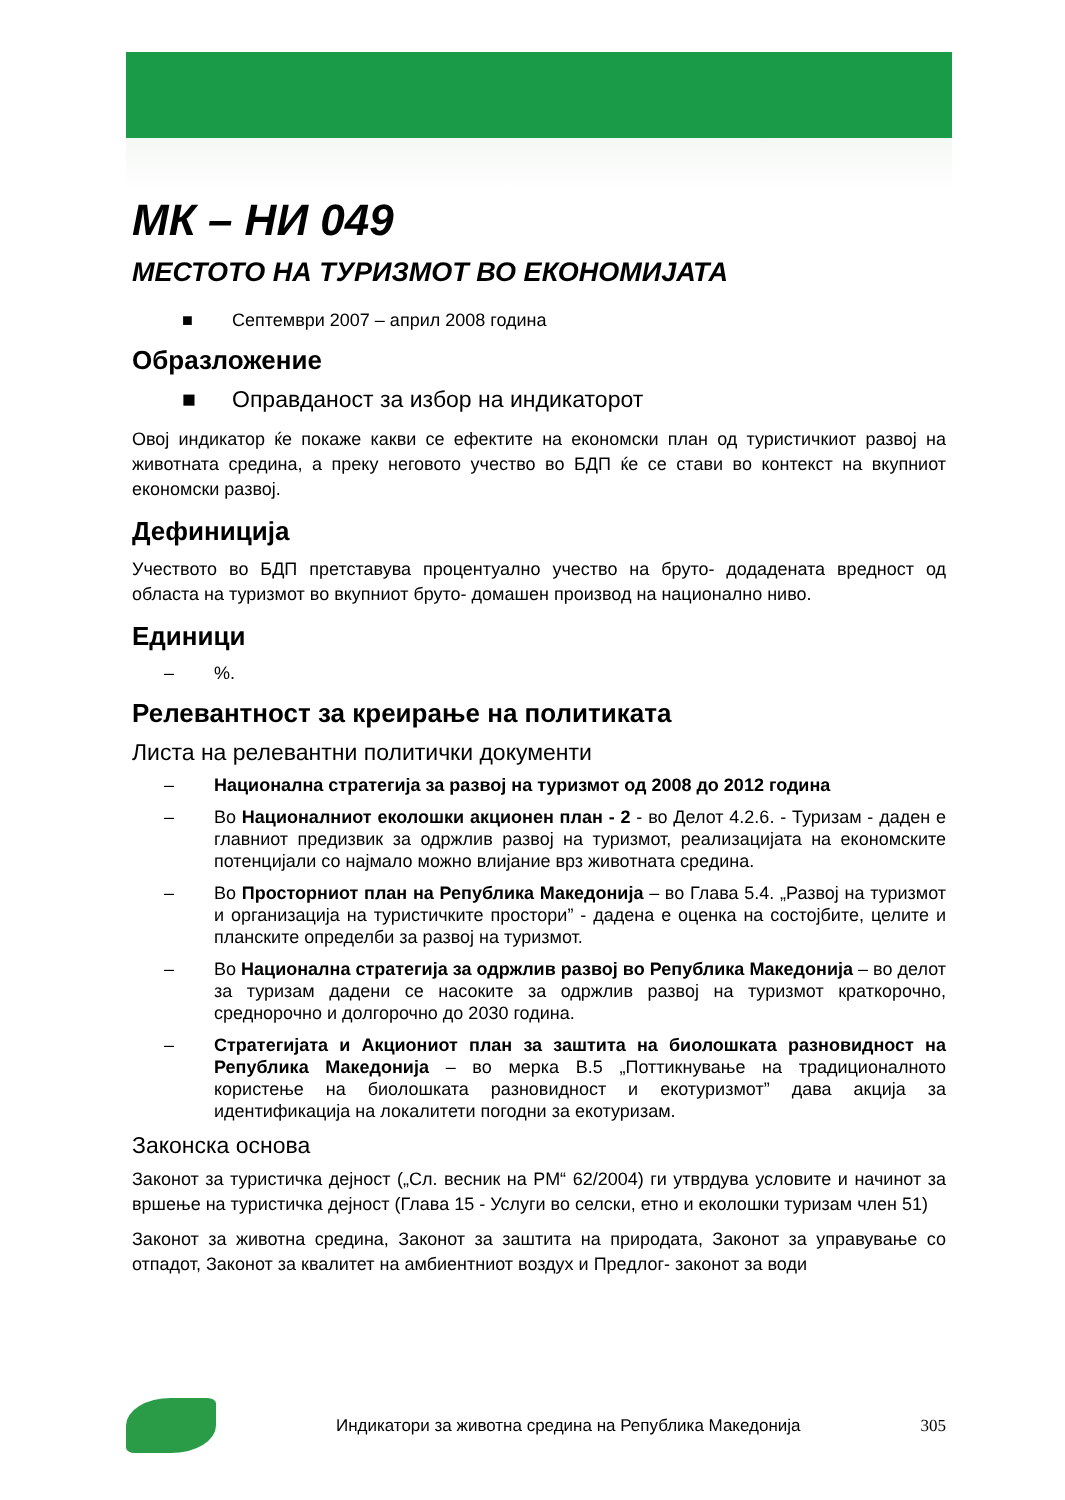МК – НИ 049
МЕСТОТО НА ТУРИЗМОТ ВО ЕКОНОМИЈАТА
■ Септември 2007 – април 2008 година
Образложение
■ Оправданост за избор на индикаторот
Овој индикатор ќе покаже какви се ефектите на економски план од туристичкиот развој на животната средина, а преку неговото учество во БДП ќе се стави во контекст на вкупниот економски развој.
Дефиниција
Учеството во БДП претставува процентуално учество на бруто- додадената вредност од областа на туризмот во вкупниот бруто- домашен производ на национално ниво.
Единици
–%.
Релевантност за креирање на политиката
Листа на релевантни политички документи
– Национална стратегија за развој на туризмот од 2008 до 2012 година
– Во Националниот еколошки акционен план - 2 - во Делот 4.2.6. - Туризам - даден е главниот предизвик за одржлив развој на туризмот, реализацијата на економските потенцијали со најмало можно влијание врз животната средина.
– Во Просторниот план на Република Македонија – во Глава 5.4. „Развој на туризмот и организација на туристичките простори” - дадена е оценка на состојбите, целите и планските определби за развој на туризмот.
– Во Национална стратегија за одржлив развој во Република Македонија – во делот за туризам дадени се насоките за одржлив развој на туризмот краткорочно, среднорочно и долгорочно до 2030 година.
– Стратегијата и Акциониот план за заштита на биолошката разновидност на Република Македонија – во мерка В.5 „Поттикнување на традиционалното користење на биолошката разновидност и екотуризмот” дава акција за идентификација на локалитети погодни за екотуризам.
Законска основа
Законот за туристичка дејност („Сл. весник на РМ“ 62/2004) ги утврдува условите и начинот за вршење на туристичка дејност (Глава 15 - Услуги во селски, етно и еколошки туризам член 51)
Законот за животна средина, Законот за заштита на природата, Законот за управување со отпадот, Законот за квалитет на амбиентниот воздух и Предлог- законот за води
Индикатори за животна средина на Република Македонија 305